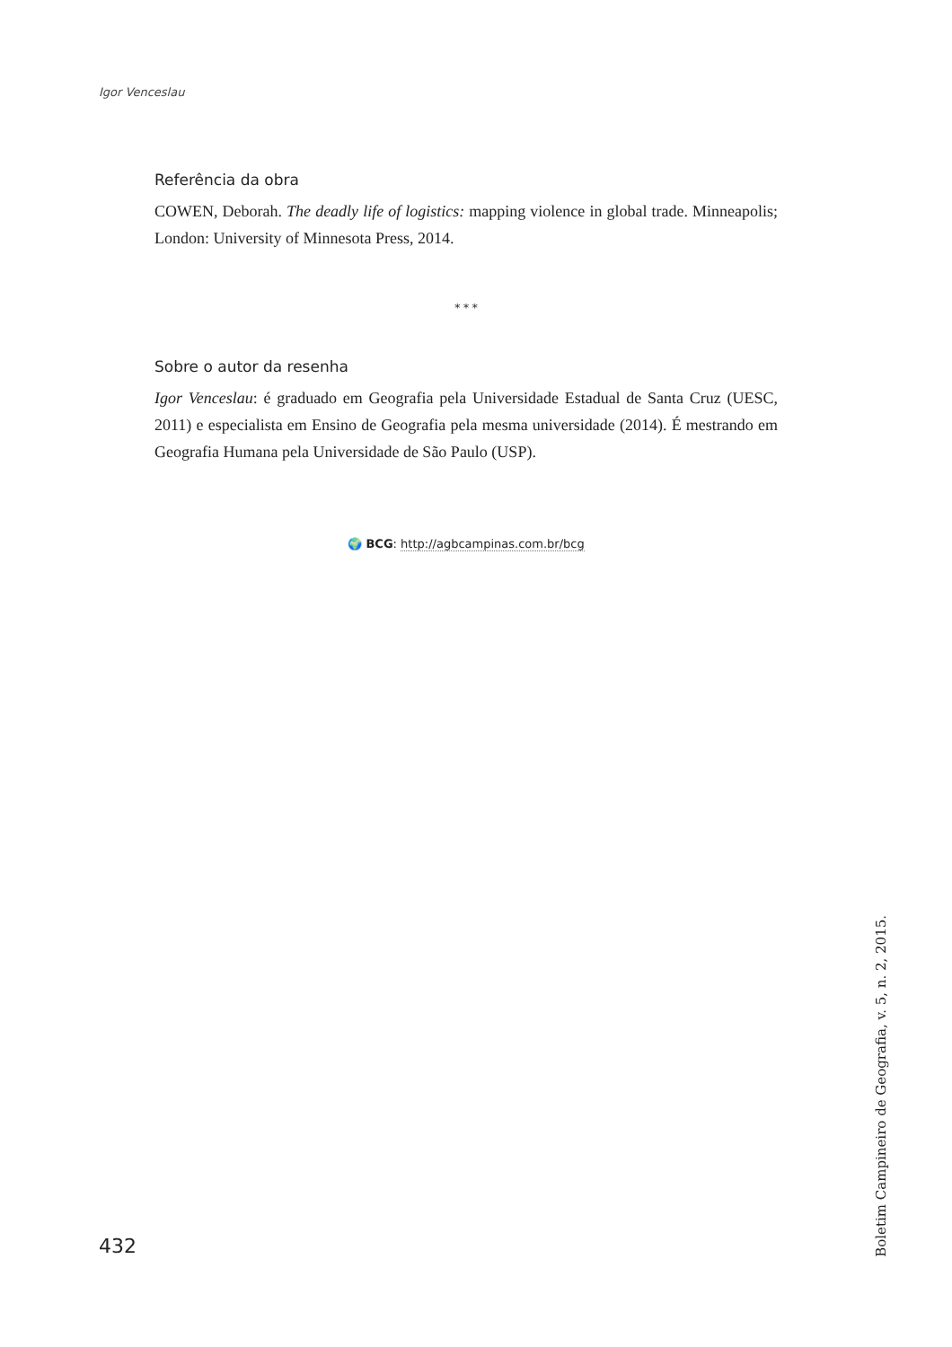Igor Venceslau
Referência da obra
COWEN, Deborah. The deadly life of logistics: mapping violence in global trade. Minneapolis; London: University of Minnesota Press, 2014.
* * *
Sobre o autor da resenha
Igor Venceslau: é graduado em Geografia pela Universidade Estadual de Santa Cruz (UESC, 2011) e especialista em Ensino de Geografia pela mesma universidade (2014). É mestrando em Geografia Humana pela Universidade de São Paulo (USP).
🌍 BCG: http://agbcampinas.com.br/bcg
432
Boletim Campineiro de Geografia, v. 5, n. 2, 2015.